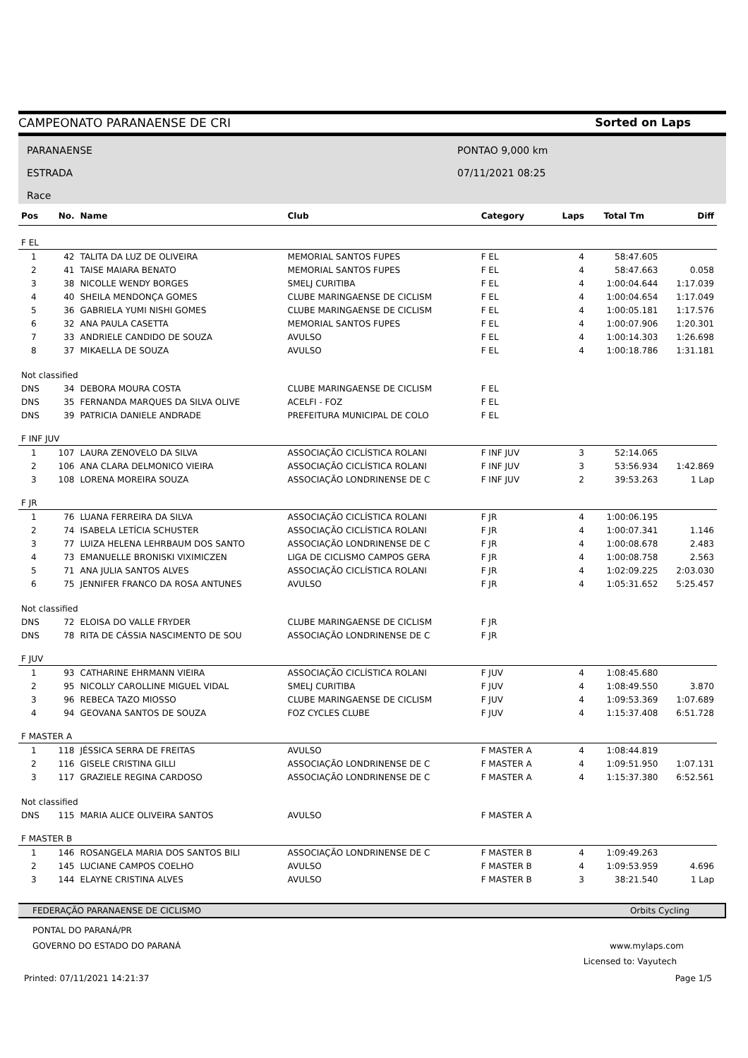CAMPEONATO PARANAENSE DE CRI Sorted on Laps
PARANAENSE
ESTRADA
Race
PONTAO 9,000 km
07/11/2021 08:25
| Pos | No. | Name | Club | Category | Laps | Total Tm | Diff |
| --- | --- | --- | --- | --- | --- | --- | --- |
| F EL | | | | | | | |
| 1 | 42 | TALITA DA LUZ DE OLIVEIRA | MEMORIAL SANTOS FUPES | F EL | 4 | 58:47.605 | |
| 2 | 41 | TAISE MAIARA BENATO | MEMORIAL SANTOS FUPES | F EL | 4 | 58:47.663 | 0.058 |
| 3 | 38 | NICOLLE WENDY BORGES | SMELJ CURITIBA | F EL | 4 | 1:00:04.644 | 1:17.039 |
| 4 | 40 | SHEILA MENDONÇA GOMES | CLUBE MARINGAENSE DE CICLISM | F EL | 4 | 1:00:04.654 | 1:17.049 |
| 5 | 36 | GABRIELA YUMI NISHI GOMES | CLUBE MARINGAENSE DE CICLISM | F EL | 4 | 1:00:05.181 | 1:17.576 |
| 6 | 32 | ANA PAULA CASETTA | MEMORIAL SANTOS FUPES | F EL | 4 | 1:00:07.906 | 1:20.301 |
| 7 | 33 | ANDRIELE CANDIDO DE SOUZA | AVULSO | F EL | 4 | 1:00:14.303 | 1:26.698 |
| 8 | 37 | MIKAELLA DE SOUZA | AVULSO | F EL | 4 | 1:00:18.786 | 1:31.181 |
| Not classified | | | | | | | |
| DNS | 34 | DEBORA MOURA COSTA | CLUBE MARINGAENSE DE CICLISM | F EL | | | |
| DNS | 35 | FERNANDA MARQUES DA SILVA OLIVE | ACELFI - FOZ | F EL | | | |
| DNS | 39 | PATRICIA DANIELE ANDRADE | PREFEITURA MUNICIPAL DE COLO | F EL | | | |
| F INF JUV | | | | | | | |
| 1 | 107 | LAURA ZENOVELO DA SILVA | ASSOCIAÇÃO CICLÍSTICA ROLANI | F INF JUV | 3 | 52:14.065 | |
| 2 | 106 | ANA CLARA DELMONICO VIEIRA | ASSOCIAÇÃO CICLÍSTICA ROLANI | F INF JUV | 3 | 53:56.934 | 1:42.869 |
| 3 | 108 | LORENA MOREIRA SOUZA | ASSOCIAÇÃO LONDRINENSE DE C | F INF JUV | 2 | 39:53.263 | 1 Lap |
| F JR | | | | | | | |
| 1 | 76 | LUANA FERREIRA DA SILVA | ASSOCIAÇÃO CICLÍSTICA ROLANI | F JR | 4 | 1:00:06.195 | |
| 2 | 74 | ISABELA LETÍCIA SCHUSTER | ASSOCIAÇÃO CICLÍSTICA ROLANI | F JR | 4 | 1:00:07.341 | 1.146 |
| 3 | 77 | LUIZA HELENA LEHRBAUM DOS SANTO | ASSOCIAÇÃO LONDRINENSE DE C | F JR | 4 | 1:00:08.678 | 2.483 |
| 4 | 73 | EMANUELLE BRONISKI VIXIMICZEN | LIGA DE CICLISMO CAMPOS GERA | F JR | 4 | 1:00:08.758 | 2.563 |
| 5 | 71 | ANA JULIA SANTOS ALVES | ASSOCIAÇÃO CICLÍSTICA ROLANI | F JR | 4 | 1:02:09.225 | 2:03.030 |
| 6 | 75 | JENNIFER FRANCO DA ROSA ANTUNES | AVULSO | F JR | 4 | 1:05:31.652 | 5:25.457 |
| Not classified | | | | | | | |
| DNS | 72 | ELOISA DO VALLE FRYDER | CLUBE MARINGAENSE DE CICLISM | F JR | | | |
| DNS | 78 | RITA DE CÁSSIA NASCIMENTO DE SOU | ASSOCIAÇÃO LONDRINENSE DE C | F JR | | | |
| F JUV | | | | | | | |
| 1 | 93 | CATHARINE EHRMANN VIEIRA | ASSOCIAÇÃO CICLÍSTICA ROLANI | F JUV | 4 | 1:08:45.680 | |
| 2 | 95 | NICOLLY CAROLLINE MIGUEL VIDAL | SMELJ CURITIBA | F JUV | 4 | 1:08:49.550 | 3.870 |
| 3 | 96 | REBECA TAZO MIOSSO | CLUBE MARINGAENSE DE CICLISM | F JUV | 4 | 1:09:53.369 | 1:07.689 |
| 4 | 94 | GEOVANA SANTOS DE SOUZA | FOZ CYCLES CLUBE | F JUV | 4 | 1:15:37.408 | 6:51.728 |
| F MASTER A | | | | | | | |
| 1 | 118 | JÉSSICA SERRA DE FREITAS | AVULSO | F MASTER A | 4 | 1:08:44.819 | |
| 2 | 116 | GISELE CRISTINA GILLI | ASSOCIAÇÃO LONDRINENSE DE C | F MASTER A | 4 | 1:09:51.950 | 1:07.131 |
| 3 | 117 | GRAZIELE REGINA CARDOSO | ASSOCIAÇÃO LONDRINENSE DE C | F MASTER A | 4 | 1:15:37.380 | 6:52.561 |
| Not classified | | | | | | | |
| DNS | 115 | MARIA ALICE OLIVEIRA SANTOS | AVULSO | F MASTER A | | | |
| F MASTER B | | | | | | | |
| 1 | 146 | ROSANGELA MARIA DOS SANTOS BILI | ASSOCIAÇÃO LONDRINENSE DE C | F MASTER B | 4 | 1:09:49.263 | |
| 2 | 145 | LUCIANE CAMPOS COELHO | AVULSO | F MASTER B | 4 | 1:09:53.959 | 4.696 |
| 3 | 144 | ELAYNE CRISTINA ALVES | AVULSO | F MASTER B | 3 | 38:21.540 | 1 Lap |
FEDERAÇÃO PARANAENSE DE CICLISMO Orbits Cycling
PONTAL DO PARANÁ/PR
GOVERNO DO ESTADO DO PARANÁ www.mylaps.com
Licensed to: Vayutech
Printed: 07/11/2021 14:21:37 Page 1/5